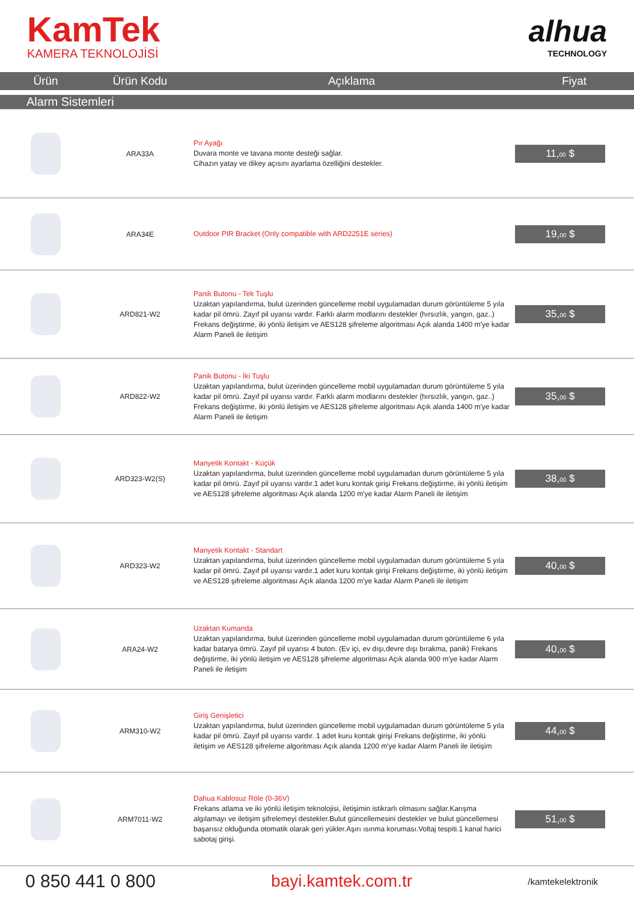KamTek
KAMERA TEKNOLOJİSİ
alhua
TECHNOLOGY
| Ürün | Ürün Kodu | Açıklama | Fiyat |
| --- | --- | --- | --- |
| Alarm Sistemleri | | | |
| | ARA33A | Pır Ayağı Duvara monte ve tavana monte desteği sağlar. Cihazın yatay ve dikey açısını ayarlama özelliğini destekler. | 11, 00 $ |
| | ARA34E | Outdoor PIR Bracket (Only compatible with ARD2251E series) | 19, 00 $ |
| | ARD821-W2 | Panik Butonu - Tek Tuşlu Uzaktan yapılandırma, bulut üzerinden güncelleme mobil uygulamadan durum görüntüleme 5 yıla kadar pil ömrü. Zayıf pil uyarısı vardır. Farklı alarm modlarını destekler (hırsızlık, yangın, gaz..) Frekans değiştirme, iki yönlü iletişim ve AES128 şifreleme algoritması Açık alanda 1400 m'ye kadar Alarm Paneli ile iletişim | 35, 00 $ |
| | ARD822-W2 | Panik Butonu - İki Tuşlu Uzaktan yapılandırma, bulut üzerinden güncelleme mobil uygulamadan durum görüntüleme 5 yıla kadar pil ömrü. Zayıf pil uyarısı vardır. Farklı alarm modlarını destekler (hırsızlık, yangın, gaz..) Frekans değiştirme, iki yönlü iletişim ve AES128 şifreleme algoritması Açık alanda 1400 m'ye kadar Alarm Paneli ile iletişim | 35, 00 $ |
| | ARD323-W2(S) | Manyetik Kontakt - Küçük Uzaktan yapılandırma, bulut üzerinden güncelleme mobil uygulamadan durum görüntüleme 5 yıla kadar pil ömrü. Zayıf pil uyarısı vardır.1 adet kuru kontak girişi Frekans değiştirme, iki yönlü iletişim ve AES128 şifreleme algoritması Açık alanda 1200 m'ye kadar Alarm Paneli ile iletişim | 38, 00 $ |
| | ARD323-W2 | Manyetik Kontakt - Standart Uzaktan yapılandırma, bulut üzerinden güncelleme mobil uygulamadan durum görüntüleme 5 yıla kadar pil ömrü. Zayıf pil uyarısı vardır.1 adet kuru kontak girişi Frekans değiştirme, iki yönlü iletişim ve AES128 şifreleme algoritması Açık alanda 1200 m'ye kadar Alarm Paneli ile iletişim | 40, 00 $ |
| | ARA24-W2 | Uzaktan Kumanda Uzaktan yapılandırma, bulut üzerinden güncelleme mobil uygulamadan durum görüntüleme 6 yıla kadar batarya ömrü. Zayıf pil uyarısı 4 buton. (Ev içi, ev dışı,devre dışı bırakma, panik) Frekans değiştirme, iki yönlü iletişim ve AES128 şifreleme algoritması Açık alanda 900 m'ye kadar Alarm Paneli ile iletişim | 40, 00 $ |
| | ARM310-W2 | Giriş Genişletici Uzaktan yapılandırma, bulut üzerinden güncelleme mobil uygulamadan durum görüntüleme 5 yıla kadar pil ömrü. Zayıf pil uyarısı vardır. 1 adet kuru kontak girişi Frekans değiştirme, iki yönlü iletişim ve AES128 şifreleme algoritması Açık alanda 1200 m'ye kadar Alarm Paneli ile iletişim | 44, 00 $ |
| | ARM7011-W2 | Dahua Kablosuz Röle (0-36V) Frekans atlama ve iki yönlü iletişim teknolojisi, iletişimin istikrarlı olmasını sağlar.Karışma algılamayı ve iletişim şifrelemeyi destekler.Bulut güncellemesini destekler ve bulut güncellemesi başarısız olduğunda otomatik olarak geri yükler.Aşırı ısınma koruması.Voltaj tespiti.1 kanal harici sabotaj girişi. | 51, 00 $ |
0 850 441 0 800 bayi.kamtek.com.tr
/kamtekelektronik